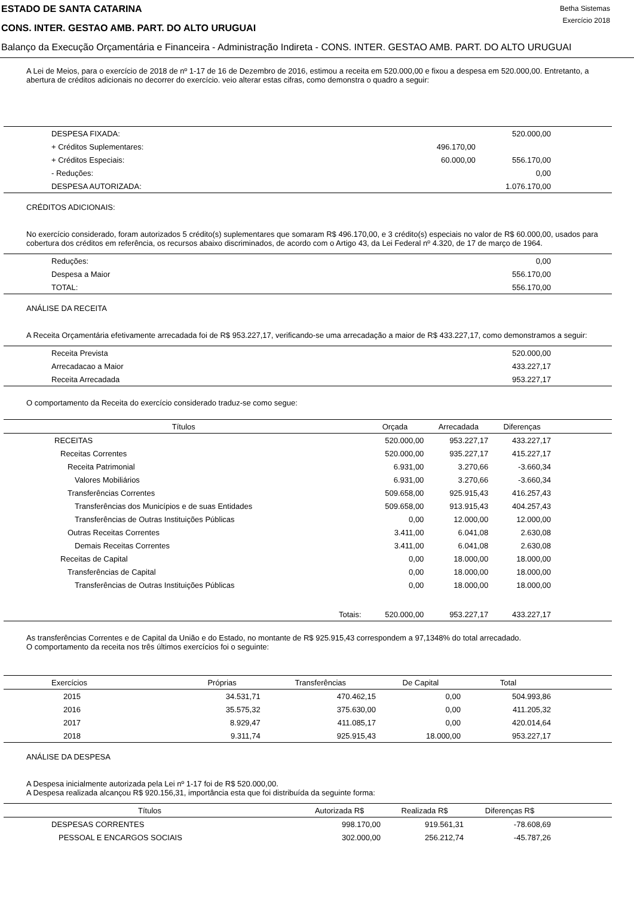ESTADO DE SANTA CATARINA
CONS. INTER. GESTAO AMB. PART. DO ALTO URUGUAI
Betha Sistemas
Exercício 2018
Balanço da Execução Orçamentária e Financeira - Administração Indireta - CONS. INTER. GESTAO AMB. PART. DO ALTO URUGUAI
A Lei de Meios, para o exercício de 2018 de nº 1-17 de 16 de Dezembro de 2016, estimou a receita em 520.000,00 e fixou a despesa em 520.000,00. Entretanto, a abertura de créditos adicionais no decorrer do exercício. veio alterar estas cifras, como demonstra o quadro a seguir:
| DESPESA FIXADA: | | 520.000,00 | |
| + Créditos Suplementares: | 496.170,00 | | |
| + Créditos Especiais: | 60.000,00 | 556.170,00 | |
| - Reduções: | | 0,00 | |
| DESPESA AUTORIZADA: | | 1.076.170,00 | |
CRÉDITOS ADICIONAIS:
No exercício considerado, foram autorizados 5 crédito(s) suplementares que somaram R$ 496.170,00, e 3 crédito(s) especiais no valor de R$ 60.000,00, usados para cobertura dos créditos em referência, os recursos abaixo discriminados, de acordo com o Artigo 43, da Lei Federal nº 4.320, de 17 de março de 1964.
| Reduções: | 0,00 | |
| Despesa a Maior | 556.170,00 | |
| TOTAL: | 556.170,00 | |
ANÁLISE DA RECEITA
A Receita Orçamentária efetivamente arrecadada foi de R$ 953.227,17, verificando-se uma arrecadação a maior de R$ 433.227,17, como demonstramos a seguir:
| Receita Prevista | 520.000,00 | |
| Arrecadacao a Maior | 433.227,17 | |
| Receita Arrecadada | 953.227,17 | |
O comportamento da Receita do exercício considerado traduz-se como segue:
| Títulos | Orçada | Arrecadada | Diferenças | |
| --- | --- | --- | --- | --- |
| RECEITAS | 520.000,00 | 953.227,17 | 433.227,17 | |
| Receitas Correntes | 520.000,00 | 935.227,17 | 415.227,17 | |
| Receita Patrimonial | 6.931,00 | 3.270,66 | -3.660,34 | |
| Valores Mobiliários | 6.931,00 | 3.270,66 | -3.660,34 | |
| Transferências Correntes | 509.658,00 | 925.915,43 | 416.257,43 | |
| Transferências dos Municípios e de suas Entidades | 509.658,00 | 913.915,43 | 404.257,43 | |
| Transferências de Outras Instituições Públicas | 0,00 | 12.000,00 | 12.000,00 | |
| Outras Receitas Correntes | 3.411,00 | 6.041,08 | 2.630,08 | |
| Demais Receitas Correntes | 3.411,00 | 6.041,08 | 2.630,08 | |
| Receitas de Capital | 0,00 | 18.000,00 | 18.000,00 | |
| Transferências de Capital | 0,00 | 18.000,00 | 18.000,00 | |
| Transferências de Outras Instituições Públicas | 0,00 | 18.000,00 | 18.000,00 | |
| Totais: | 520.000,00 | 953.227,17 | 433.227,17 | |
As transferências Correntes e de Capital da União e do Estado, no montante de R$ 925.915,43 correspondem a 97,1348% do total arrecadado.
O comportamento da receita nos três últimos exercícios foi o seguinte:
| Exercícios | Próprias | Transferências | De Capital | Total | |
| --- | --- | --- | --- | --- | --- |
| 2015 | 34.531,71 | 470.462,15 | 0,00 | 504.993,86 | |
| 2016 | 35.575,32 | 375.630,00 | 0,00 | 411.205,32 | |
| 2017 | 8.929,47 | 411.085,17 | 0,00 | 420.014,64 | |
| 2018 | 9.311,74 | 925.915,43 | 18.000,00 | 953.227,17 | |
ANÁLISE DA DESPESA
A Despesa inicialmente autorizada pela Lei nº 1-17 foi de R$ 520.000,00.
A Despesa realizada alcançou R$ 920.156,31, importância esta que foi distribuída da seguinte forma:
| Títulos | Autorizada R$ | Realizada R$ | Diferenças R$ | |
| --- | --- | --- | --- | --- |
| DESPESAS CORRENTES | 998.170,00 | 919.561,31 | -78.608,69 | |
| PESSOAL E ENCARGOS SOCIAIS | 302.000,00 | 256.212,74 | -45.787,26 | |